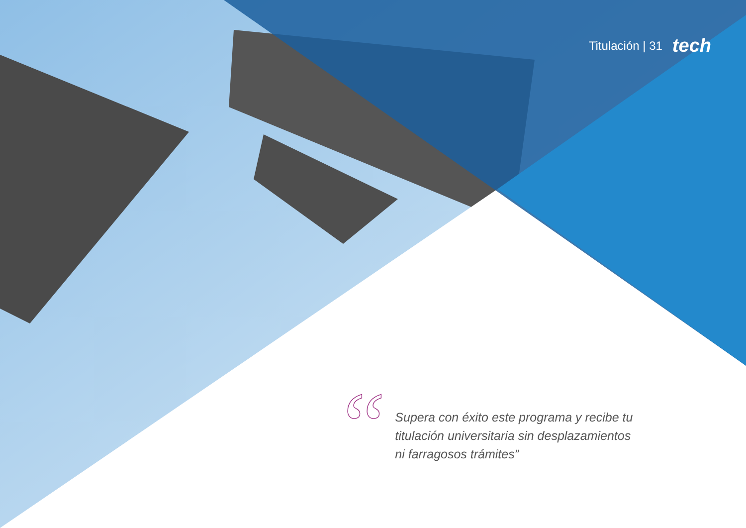Titulación | 31 tech
“
Supera con éxito este programa y recibe tu titulación universitaria sin desplazamientos ni farragosos trámites”